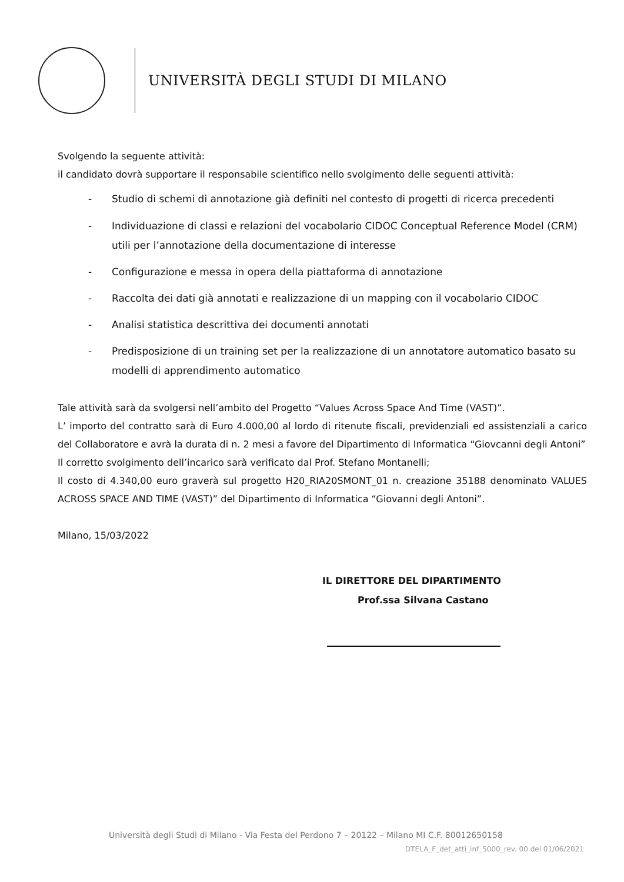UNIVERSITÀ DEGLI STUDI DI MILANO
Svolgendo la seguente attività:
il candidato dovrà supportare il responsabile scientifico nello svolgimento delle seguenti attività:
- Studio di schemi di annotazione già definiti nel contesto di progetti di ricerca precedenti
- Individuazione di classi e relazioni del vocabolario CIDOC Conceptual Reference Model (CRM) utili per l’annotazione della documentazione di interesse
- Configurazione e messa in opera della piattaforma di annotazione
- Raccolta dei dati già annotati e realizzazione di un mapping con il vocabolario CIDOC
- Analisi statistica descrittiva dei documenti annotati
- Predisposizione di un training set per la realizzazione di un annotatore automatico basato su modelli di apprendimento automatico
Tale attività sarà da svolgersi nell’ambito del Progetto “Values Across Space And Time (VAST)”.
L’ importo del contratto sarà di Euro 4.000,00 al lordo di ritenute fiscali, previdenziali ed assistenziali a carico del Collaboratore e avrà la durata di n. 2 mesi a favore del Dipartimento di Informatica “Giovcanni degli Antoni”
Il corretto svolgimento dell’incarico sarà verificato dal Prof. Stefano Montanelli;
Il costo di 4.340,00 euro graverà sul progetto H20_RIA20SMONT_01 n. creazione 35188 denominato VALUES ACROSS SPACE AND TIME (VAST)” del Dipartimento di Informatica “Giovanni degli Antoni”.
Milano, 15/03/2022
IL DIRETTORE DEL DIPARTIMENTO
Prof.ssa Silvana Castano
Università degli Studi di Milano - Via Festa del Perdono 7 – 20122 – Milano MI C.F. 80012650158
DTELA_F_det_atti_inf_5000_rev. 00 del 01/06/2021